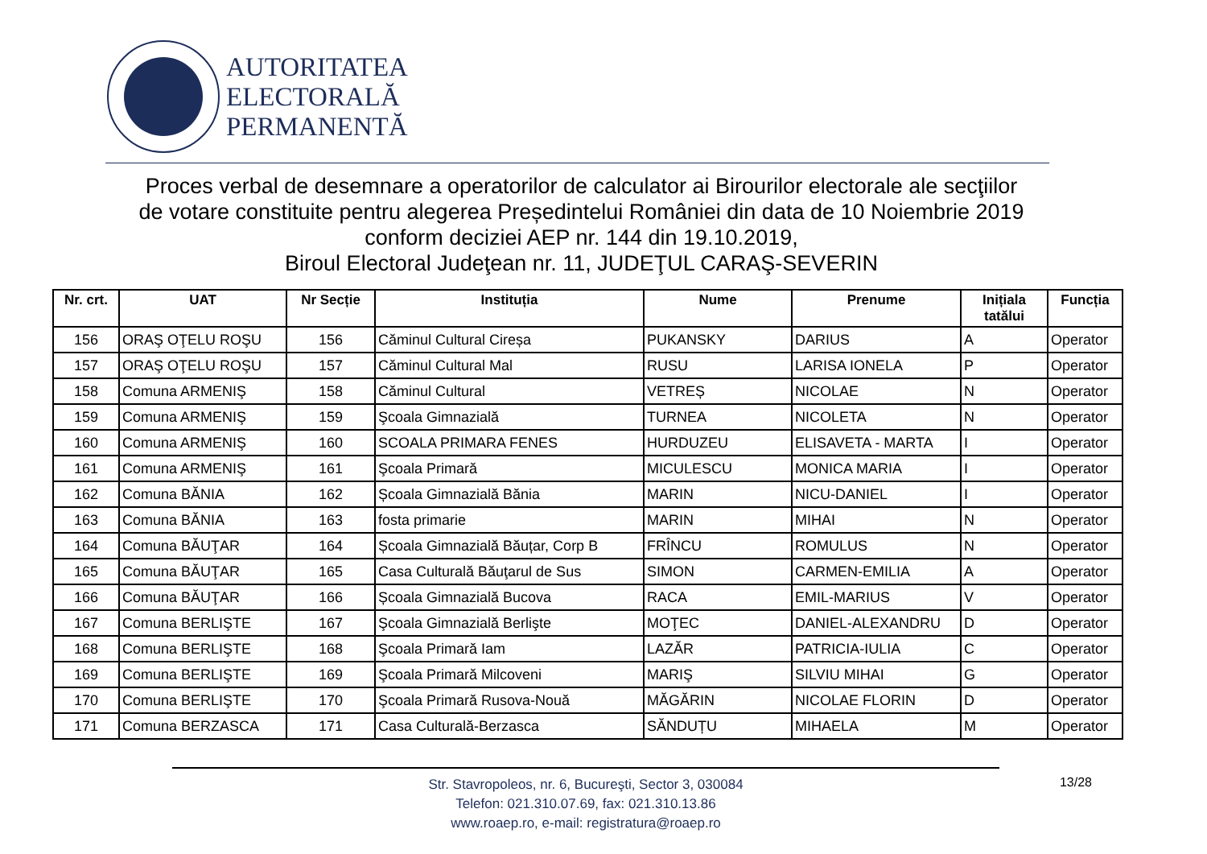AUTORITATEA
ELECTORALĂ
PERMANENTĂ
Proces verbal de desemnare a operatorilor de calculator ai Birourilor electorale ale secţiilor
de votare constituite pentru alegerea Președintelui României din data de 10 Noiembrie 2019
conform deciziei AEP nr. 144 din 19.10.2019,
Biroul Electoral Judeţean nr. 11, JUDEŢUL CARAŞ-SEVERIN
| Nr. crt. | UAT | Nr Secție | Instituția | Nume | Prenume | Inițiala tatălui | Funcția |
| --- | --- | --- | --- | --- | --- | --- | --- |
| 156 | ORAŞ OŢELU ROŞU | 156 | Căminul Cultural Cireșa | PUKANSKY | DARIUS | A | Operator |
| 157 | ORAŞ OŢELU ROŞU | 157 | Căminul Cultural Mal | RUSU | LARISA IONELA | P | Operator |
| 158 | Comuna ARMENIŞ | 158 | Căminul Cultural | VETREȘ | NICOLAE | N | Operator |
| 159 | Comuna ARMENIŞ | 159 | Şcoala Gimnazială | TURNEA | NICOLETA | N | Operator |
| 160 | Comuna ARMENIŞ | 160 | SCOALA PRIMARA FENES | HURDUZEU | ELISAVETA - MARTA | I | Operator |
| 161 | Comuna ARMENIŞ | 161 | Şcoala Primară | MICULESCU | MONICA MARIA | I | Operator |
| 162 | Comuna BĂNIA | 162 | Școala Gimnazială Bănia | MARIN | NICU-DANIEL | I | Operator |
| 163 | Comuna BĂNIA | 163 | fosta primarie | MARIN | MIHAI | N | Operator |
| 164 | Comuna BĂUŢAR | 164 | Școala Gimnazială Băuțar, Corp B | FRÎNCU | ROMULUS | N | Operator |
| 165 | Comuna BĂUŢAR | 165 | Casa Culturală Băuţarul de Sus | SIMON | CARMEN-EMILIA | A | Operator |
| 166 | Comuna BĂUŢAR | 166 | Școala Gimnazială Bucova | RACA | EMIL-MARIUS | V | Operator |
| 167 | Comuna BERLIŞTE | 167 | Şcoala Gimnazială Berlişte | MOŢEC | DANIEL-ALEXANDRU | D | Operator |
| 168 | Comuna BERLIŞTE | 168 | Şcoala Primară Iam | LAZĂR | PATRICIA-IULIA | C | Operator |
| 169 | Comuna BERLIŞTE | 169 | Şcoala Primară Milcoveni | MARIŞ | SILVIU MIHAI | G | Operator |
| 170 | Comuna BERLIŞTE | 170 | Şcoala Primară Rusova-Nouă | MĂGĂRIN | NICOLAE FLORIN | D | Operator |
| 171 | Comuna BERZASCA | 171 | Casa Culturală-Berzasca | SĂNDUȚU | MIHAELA | M | Operator |
Str. Stavropoleos, nr. 6, Bucureşti, Sector 3, 030084
Telefon: 021.310.07.69, fax: 021.310.13.86
www.roaep.ro, e-mail: registratura@roaep.ro
13/28